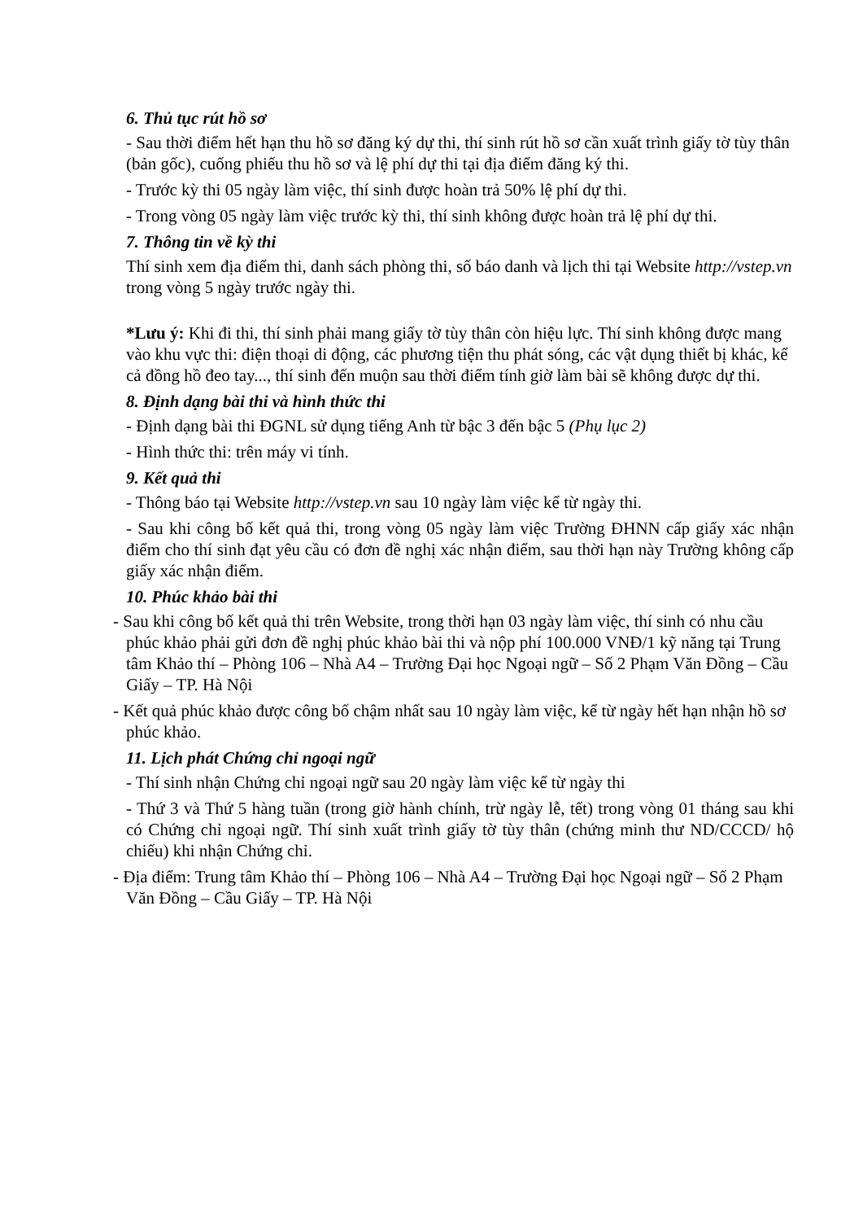6. Thủ tục rút hồ sơ
- Sau thời điểm hết hạn thu hồ sơ đăng ký dự thi, thí sinh rút hồ sơ cần xuất trình giấy tờ tùy thân (bản gốc), cuống phiếu thu hồ sơ và lệ phí dự thi tại địa điểm đăng ký thi.
- Trước kỳ thi 05 ngày làm việc, thí sinh được hoàn trả 50% lệ phí dự thi.
- Trong vòng 05 ngày làm việc trước kỳ thi, thí sinh không được hoàn trả lệ phí dự thi.
7. Thông tin về kỳ thi
Thí sinh xem địa điểm thi, danh sách phòng thi, số báo danh và lịch thi tại Website http://vstep.vn trong vòng 5 ngày trước ngày thi.
*Lưu ý: Khi đi thi, thí sinh phải mang giấy tờ tùy thân còn hiệu lực. Thí sinh không được mang vào khu vực thi: điện thoại di động, các phương tiện thu phát sóng, các vật dụng thiết bị khác, kể cả đồng hồ đeo tay..., thí sinh đến muộn sau thời điểm tính giờ làm bài sẽ không được dự thi.
8. Định dạng bài thi và hình thức thi
- Định dạng bài thi ĐGNL sử dụng tiếng Anh từ bậc 3 đến bậc 5 (Phụ lục 2)
- Hình thức thi: trên máy vi tính.
9. Kết quả thi
- Thông báo tại Website http://vstep.vn sau 10 ngày làm việc kể từ ngày thi.
- Sau khi công bố kết quả thi, trong vòng 05 ngày làm việc Trường ĐHNN cấp giấy xác nhận điểm cho thí sinh đạt yêu cầu có đơn đề nghị xác nhận điểm, sau thời hạn này Trường không cấp giấy xác nhận điểm.
10. Phúc khảo bài thi
- Sau khi công bố kết quả thi trên Website, trong thời hạn 03 ngày làm việc, thí sinh có nhu cầu phúc khảo phải gửi đơn đề nghị phúc khảo bài thi và nộp phí 100.000 VNĐ/1 kỹ năng tại Trung tâm Khảo thí – Phòng 106 – Nhà A4 – Trường Đại học Ngoại ngữ – Số 2 Phạm Văn Đồng – Cầu Giấy – TP. Hà Nội
- Kết quả phúc khảo được công bố chậm nhất sau 10 ngày làm việc, kể từ ngày hết hạn nhận hồ sơ phúc khảo.
11. Lịch phát Chứng chỉ ngoại ngữ
- Thí sinh nhận Chứng chỉ ngoại ngữ sau 20 ngày làm việc kể từ ngày thi
- Thứ 3 và Thứ 5 hàng tuần (trong giờ hành chính, trừ ngày lễ, tết) trong vòng 01 tháng sau khi có Chứng chỉ ngoại ngữ. Thí sinh xuất trình giấy tờ tùy thân (chứng minh thư ND/CCCD/ hộ chiếu) khi nhận Chứng chỉ.
- Địa điểm: Trung tâm Khảo thí – Phòng 106 – Nhà A4 – Trường Đại học Ngoại ngữ – Số 2 Phạm Văn Đồng – Cầu Giấy – TP. Hà Nội